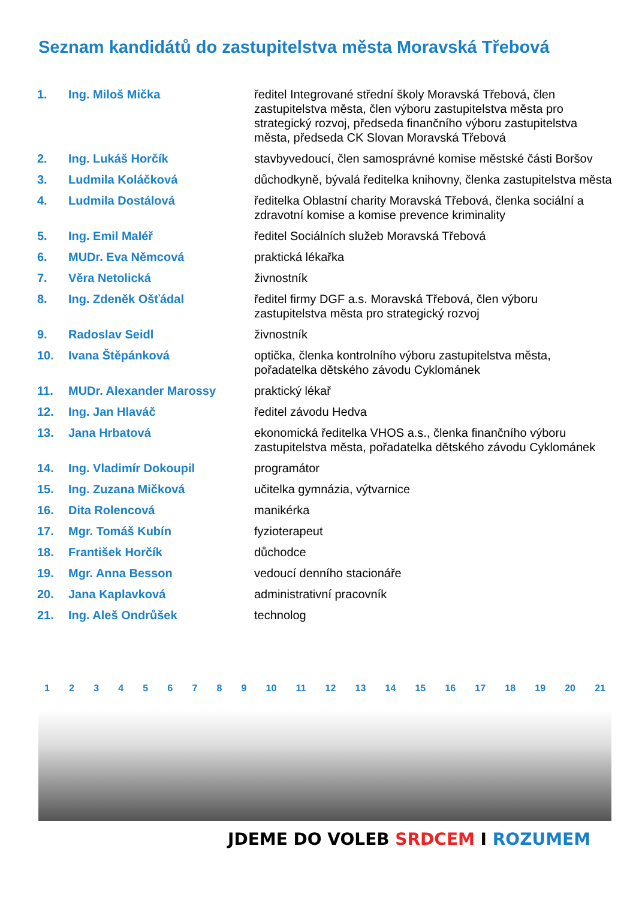Seznam kandidátů do zastupitelstva města Moravská Třebová
| 1. | Ing. Miloš Mička | ředitel Integrované střední školy Moravská Třebová, člen zastupitelstva města, člen výboru zastupitelstva města pro strategický rozvoj, předseda finančního výboru zastupitelstva města, předseda CK Slovan Moravská Třebová |
| 2. | Ing. Lukáš Horčík | stavbyvedoucí, člen samosprávné komise městské části Boršov |
| 3. | Ludmila Koláčková | důchodkyně, bývalá ředitelka knihovny, členka zastupitelstva města |
| 4. | Ludmila Dostálová | ředitelka Oblastní charity Moravská Třebová, členka sociální a zdravotní komise a komise prevence kriminality |
| 5. | Ing. Emil Maléř | ředitel Sociálních služeb Moravská Třebová |
| 6. | MUDr. Eva Němcová | praktická lékařka |
| 7. | Věra Netolická | živnostník |
| 8. | Ing. Zdeněk Ošťádal | ředitel firmy DGF a.s. Moravská Třebová, člen výboru zastupitelstva města pro strategický rozvoj |
| 9. | Radoslav Seidl | živnostník |
| 10. | Ivana Štěpánková | optička, členka kontrolního výboru zastupitelstva města, pořadatelka dětského závodu Cyklománek |
| 11. | MUDr. Alexander Marossy | praktický lékař |
| 12. | Ing. Jan Hlaváč | ředitel závodu Hedva |
| 13. | Jana Hrbatová | ekonomická ředitelka VHOS a.s., členka finančního výboru zastupitelstva města, pořadatelka dětského závodu Cyklománek |
| 14. | Ing. Vladimír Dokoupil | programátor |
| 15. | Ing. Zuzana Mičková | učitelka gymnázia, výtvarnice |
| 16. | Dita Rolencová | manikérka |
| 17. | Mgr. Tomáš Kubín | fyzioterapeut |
| 18. | František Horčík | důchodce |
| 19. | Mgr. Anna Besson | vedoucí denního stacionáře |
| 20. | Jana Kaplavková | administrativní pracovník |
| 21. | Ing. Aleš Ondrůšek | technolog |
1 2 3 4 5 6 7 8 9 10 11 12 13 14 15 16 17 18 19 20 21
JDEME DO VOLEB SRDCEM I ROZUMEM